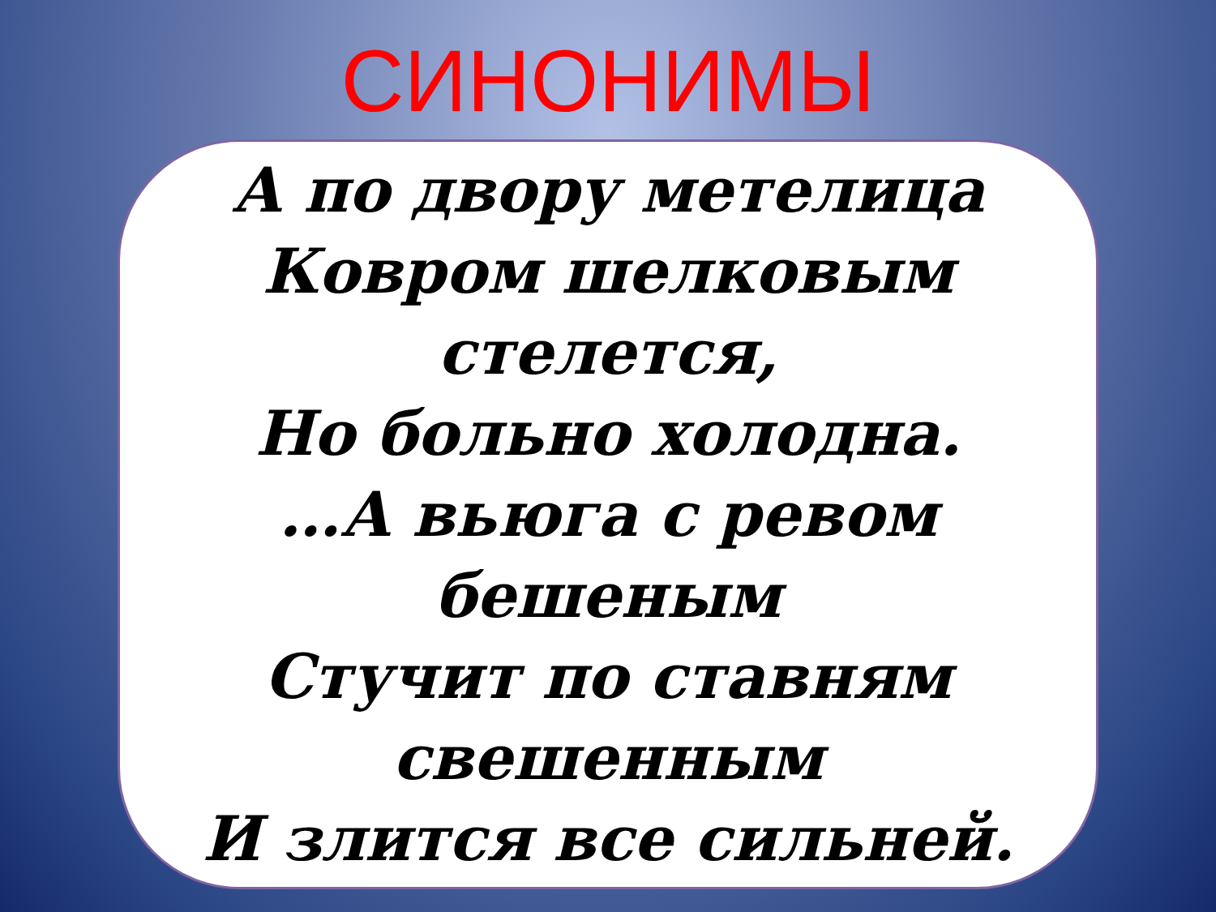СИНОНИМЫ
А по двору метелица
Ковром шелковым
стелется,
Но больно холодна.
…А вьюга с ревом бешеным
Стучит по ставням
свешенным
И злится все сильней.